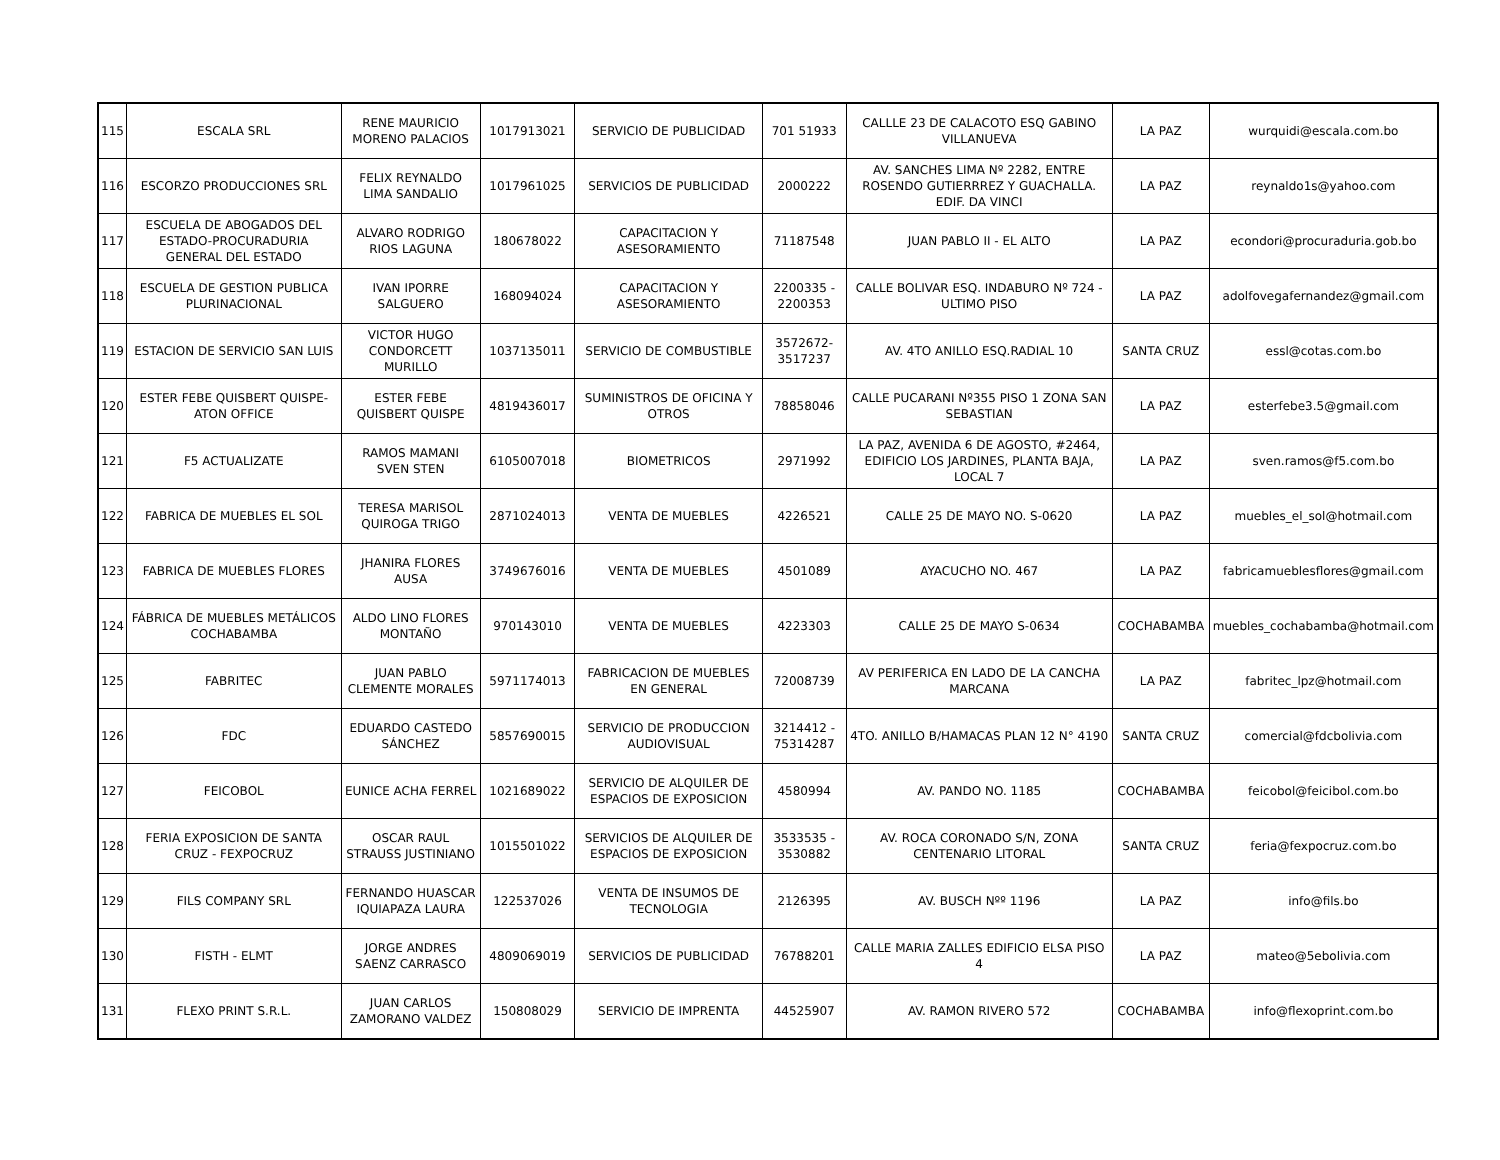| 115 | ESCALA SRL | RENE MAURICIO MORENO PALACIOS | 1017913021 | SERVICIO DE PUBLICIDAD | 701 51933 | CALLLE 23 DE CALACOTO ESQ GABINO VILLANUEVA | LA PAZ | wurquidi@escala.com.bo |
| 116 | ESCORZO PRODUCCIONES SRL | FELIX REYNALDO LIMA SANDALIO | 1017961025 | SERVICIOS DE PUBLICIDAD | 2000222 | AV. SANCHES LIMA Nº 2282, ENTRE ROSENDO GUTIERRREZ Y GUACHALLA. EDIF. DA VINCI | LA PAZ | reynaldo1s@yahoo.com |
| 117 | ESCUELA DE ABOGADOS DEL ESTADO-PROCURADURIA GENERAL DEL ESTADO | ALVARO RODRIGO RIOS LAGUNA | 180678022 | CAPACITACION Y ASESORAMIENTO | 71187548 | JUAN PABLO II - EL ALTO | LA PAZ | econdori@procuraduria.gob.bo |
| 118 | ESCUELA DE GESTION PUBLICA PLURINACIONAL | IVAN IPORRE SALGUERO | 168094024 | CAPACITACION Y ASESORAMIENTO | 2200335 - 2200353 | CALLE BOLIVAR ESQ. INDABURO Nº 724 - ULTIMO PISO | LA PAZ | adolfovegafernandez@gmail.com |
| 119 | ESTACION DE SERVICIO SAN LUIS | VICTOR HUGO CONDORCETT MURILLO | 1037135011 | SERVICIO DE COMBUSTIBLE | 3572672-3517237 | AV. 4TO ANILLO ESQ.RADIAL 10 | SANTA CRUZ | essl@cotas.com.bo |
| 120 | ESTER FEBE QUISBERT QUISPE-ATON OFFICE | ESTER FEBE QUISBERT QUISPE | 4819436017 | SUMINISTROS DE OFICINA Y OTROS | 78858046 | CALLE PUCARANI Nº355 PISO 1 ZONA SAN SEBASTIAN | LA PAZ | esterfebe3.5@gmail.com |
| 121 | F5 ACTUALIZATE | RAMOS MAMANI SVEN STEN | 6105007018 | BIOMETRICOS | 2971992 | LA PAZ, AVENIDA 6 DE AGOSTO, #2464, EDIFICIO LOS JARDINES, PLANTA BAJA, LOCAL 7 | LA PAZ | sven.ramos@f5.com.bo |
| 122 | FABRICA DE MUEBLES EL SOL | TERESA MARISOL QUIROGA TRIGO | 2871024013 | VENTA DE MUEBLES | 4226521 | CALLE 25 DE MAYO NO. S-0620 | LA PAZ | muebles_el_sol@hotmail.com |
| 123 | FABRICA DE MUEBLES FLORES | JHANIRA FLORES AUSA | 3749676016 | VENTA DE MUEBLES | 4501089 | AYACUCHO NO. 467 | LA PAZ | fabricamueblesflores@gmail.com |
| 124 | FÁBRICA DE MUEBLES METÁLICOS COCHABAMBA | ALDO LINO FLORES MONTAÑO | 970143010 | VENTA DE MUEBLES | 4223303 | CALLE 25 DE MAYO S-0634 | COCHABAMBA | muebles_cochabamba@hotmail.com |
| 125 | FABRITEC | JUAN PABLO CLEMENTE MORALES | 5971174013 | FABRICACION DE MUEBLES EN GENERAL | 72008739 | AV PERIFERICA EN LADO DE LA CANCHA MARCANA | LA PAZ | fabritec_lpz@hotmail.com |
| 126 | FDC | EDUARDO CASTEDO SÁNCHEZ | 5857690015 | SERVICIO DE PRODUCCION AUDIOVISUAL | 3214412 - 75314287 | 4TO. ANILLO B/HAMACAS PLAN 12 N° 4190 | SANTA CRUZ | comercial@fdcbolivia.com |
| 127 | FEICOBOL | EUNICE ACHA FERREL | 1021689022 | SERVICIO DE ALQUILER DE ESPACIOS DE EXPOSICION | 4580994 | AV. PANDO NO. 1185 | COCHABAMBA | feicobol@feicibol.com.bo |
| 128 | FERIA EXPOSICION DE SANTA CRUZ - FEXPOCRUZ | OSCAR RAUL STRAUSS JUSTINIANO | 1015501022 | SERVICIOS DE ALQUILER DE ESPACIOS DE EXPOSICION | 3533535 - 3530882 | AV. ROCA CORONADO S/N, ZONA CENTENARIO LITORAL | SANTA CRUZ | feria@fexpocruz.com.bo |
| 129 | FILS COMPANY SRL | FERNANDO HUASCAR IQUIAPAZA LAURA | 122537026 | VENTA DE INSUMOS DE TECNOLOGIA | 2126395 | AV. BUSCH Nºº 1196 | LA PAZ | info@fils.bo |
| 130 | FISTH - ELMT | JORGE ANDRES SAENZ CARRASCO | 4809069019 | SERVICIOS DE PUBLICIDAD | 76788201 | CALLE MARIA ZALLES EDIFICIO ELSA PISO 4 | LA PAZ | mateo@5ebolivia.com |
| 131 | FLEXO PRINT S.R.L. | JUAN CARLOS ZAMORANO VALDEZ | 150808029 | SERVICIO DE IMPRENTA | 44525907 | AV. RAMON RIVERO 572 | COCHABAMBA | info@flexoprint.com.bo |